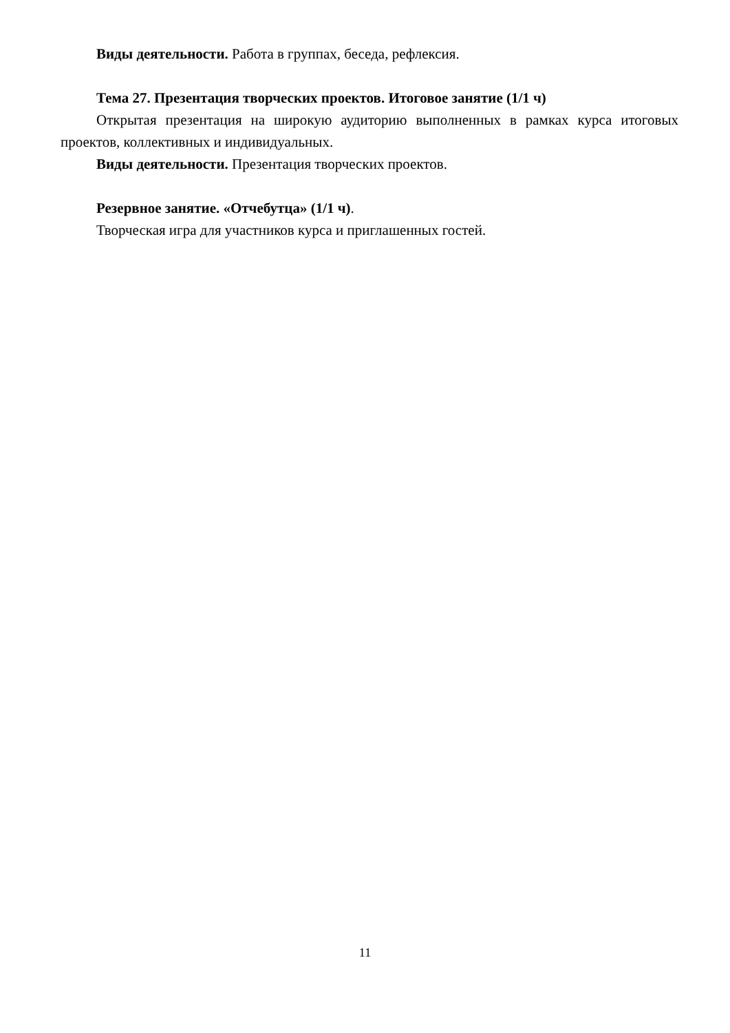Виды деятельности. Работа в группах, беседа, рефлексия.
Тема 27. Презентация творческих проектов. Итоговое занятие (1/1 ч)
Открытая презентация на широкую аудиторию выполненных в рамках курса итоговых проектов, коллективных и индивидуальных.
Виды деятельности. Презентация творческих проектов.
Резервное занятие. «Отчебутца» (1/1 ч).
Творческая игра для участников курса и приглашенных гостей.
11